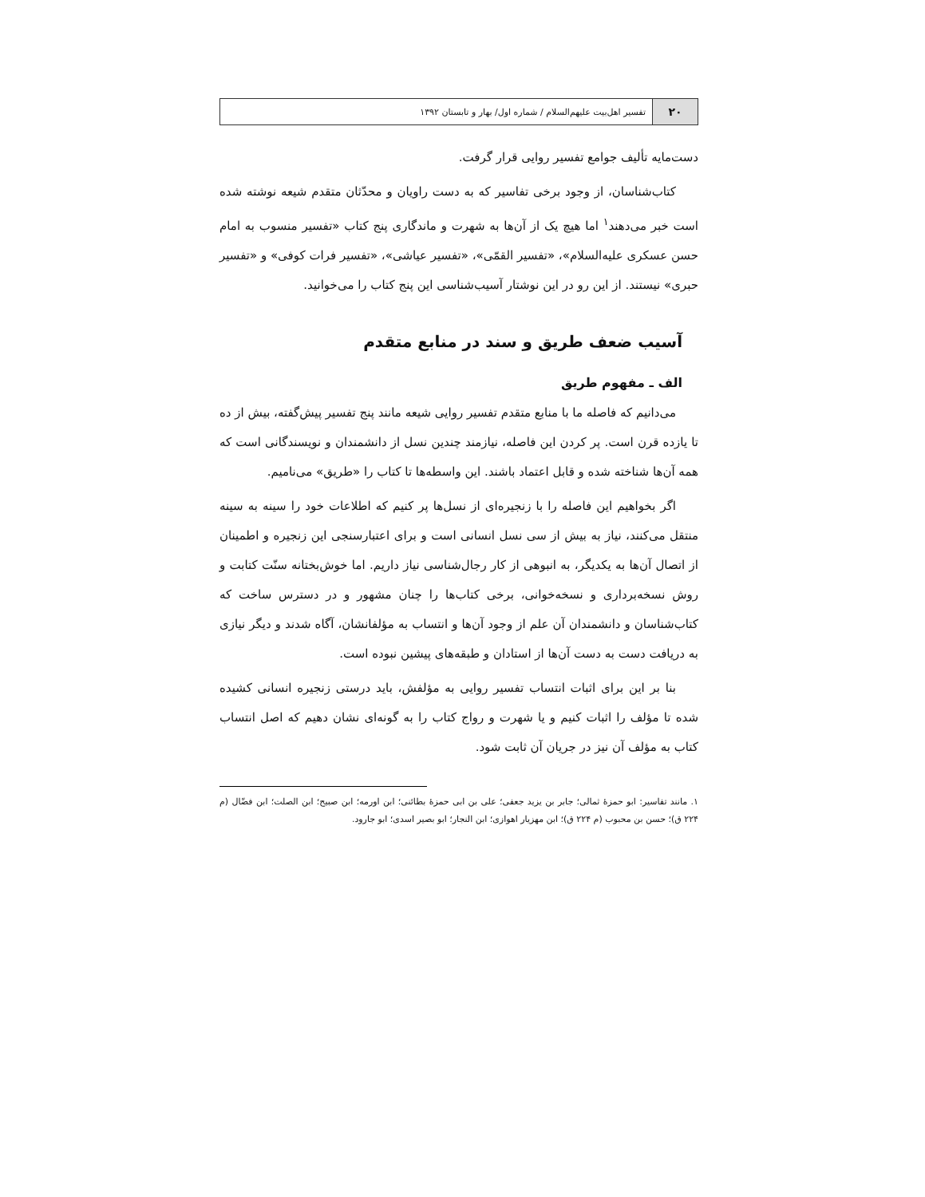۲۰
تفسیر اهل‌بیت علیهم‌السلام / شماره اول/ بهار و تابستان ۱۳۹۲
دست‌مایه تألیف جوامع تفسیر روایی قرار گرفت.
کتاب‌شناسان، از وجود برخی تفاسیر که به دست راویان و محدّثان متقدم شیعه نوشته شده است خبر می‌دهند<sup>۱</sup> اما هیچ یک از آن‌ها به شهرت و ماندگاری پنج کتاب «تفسیر منسوب به امام حسن عسکری علیه‌السلام»، «تفسیر القمّی»، «تفسیر عیاشی»، «تفسیر فرات کوفی» و «تفسیر حبری» نیستند. از این رو در این نوشتار آسیب‌شناسی این پنج کتاب را می‌خوانید.
آسیب ضعف طریق و سند در منابع متقدم
الف ـ مفهوم طریق
می‌دانیم که فاصله ما با منابع متقدم تفسیر روایی شیعه مانند پنج تفسیر پیش‌گفته، بیش از ده تا یازده قرن است. پر کردن این فاصله، نیازمند چندین نسل از دانشمندان و نویسندگانی است که همه آن‌ها شناخته شده و قابل اعتماد باشند. این واسطه‌ها تا کتاب را «طریق» می‌نامیم.
اگر بخواهیم این فاصله را با زنجیره‌ای از نسل‌ها پر کنیم که اطلاعات خود را سینه به سینه منتقل می‌کنند، نیاز به بیش از سی نسل انسانی است و برای اعتبارسنجی این زنجیره و اطمینان از اتصال آن‌ها به یکدیگر، به انبوهی از کار رجال‌شناسی نیاز داریم. اما خوش‌بختانه سنّت کتابت و روش نسخه‌برداری و نسخه‌خوانی، برخی کتاب‌ها را چنان مشهور و در دسترس ساخت که کتاب‌شناسان و دانشمندان آن علم از وجود آن‌ها و انتساب به مؤلفانشان، آگاه شدند و دیگر نیازی به دریافت دست به دست آن‌ها از استادان و طبقه‌های پیشین نبوده است.
بنا بر این برای اثبات انتساب تفسیر روایی به مؤلفش، باید درستی زنجیره انسانی کشیده شده تا مؤلف را اثبات کنیم و یا شهرت و رواج کتاب را به گونه‌ای نشان دهیم که اصل انتساب کتاب به مؤلف آن نیز در جریان آن ثابت شود.
۱. مانند تفاسیر: ابو حمزهٔ ثمالی؛ جابر بن یزید جعفی؛ علی بن ابی حمزهٔ بطائنی؛ ابن اورمه؛ ابن صبیح؛ ابن الصلت؛ ابن فضّال (م ۲۲۴ ق)؛ حسن بن محبوب (م ۲۲۴ ق)؛ ابن مهزیار اهوازی؛ ابن النجار؛ ابو بصیر اسدی؛ ابو جارود.